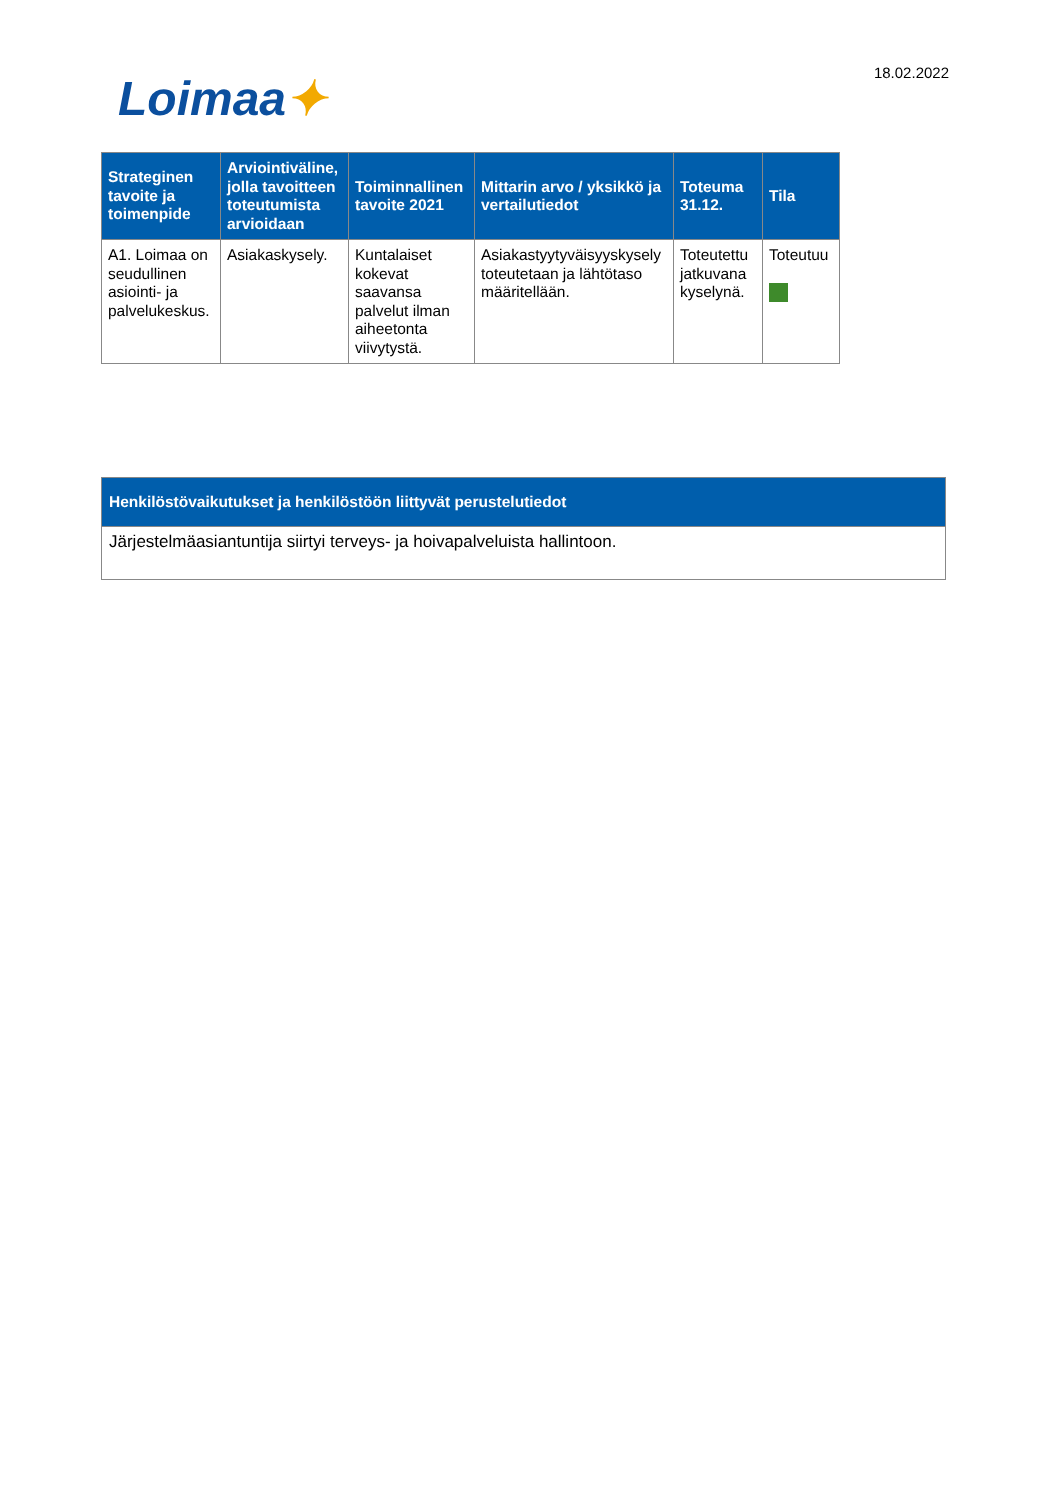Loimaa✦
18.02.2022
| Strateginen tavoite ja toimenpide | Arviointiväline, jolla tavoitteen toteutumista arvioidaan | Toiminnallinen tavoite 2021 | Mittarin arvo / yksikkö ja vertailutiedot | Toteuma 31.12. | Tila |
| --- | --- | --- | --- | --- | --- |
| A1. Loimaa on seudullinen asiointi- ja palvelukeskus. | Asiakaskysely. | Kuntalaiset kokevat saavansa palvelut ilman aiheetonta viivytystä. | Asiakastyytyväisyyskysely toteutetaan ja lähtötaso määritellään. | Toteutettu jatkuvana kyselynä. | Toteutuu |
| Henkilöstövaikutukset ja henkilöstöön liittyvät perustelutiedot |
| --- |
| Järjestelmäasiantuntija siirtyi terveys- ja hoivapalveluista hallintoon. |